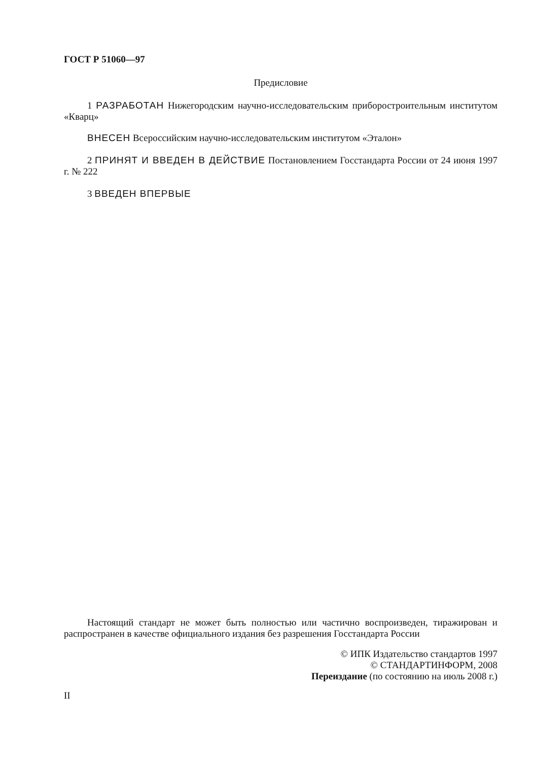ГОСТ Р 51060—97
Предисловие
1 РАЗРАБОТАН Нижегородским научно-исследовательским приборостроительным институтом «Кварц»
ВНЕСЕН Всероссийским научно-исследовательским институтом «Эталон»
2 ПРИНЯТ И ВВЕДЕН В ДЕЙСТВИЕ Постановлением Госстандарта России от 24 июня 1997 г. № 222
3 ВВЕДЕН ВПЕРВЫЕ
Настоящий стандарт не может быть полностью или частично воспроизведен, тиражирован и распространен в качестве официального издания без разрешения Госстандарта России
© ИПК Издательство стандартов 1997
© СТАНДАРТИНФОРМ, 2008
Переиздание (по состоянию на июль 2008 г.)
II